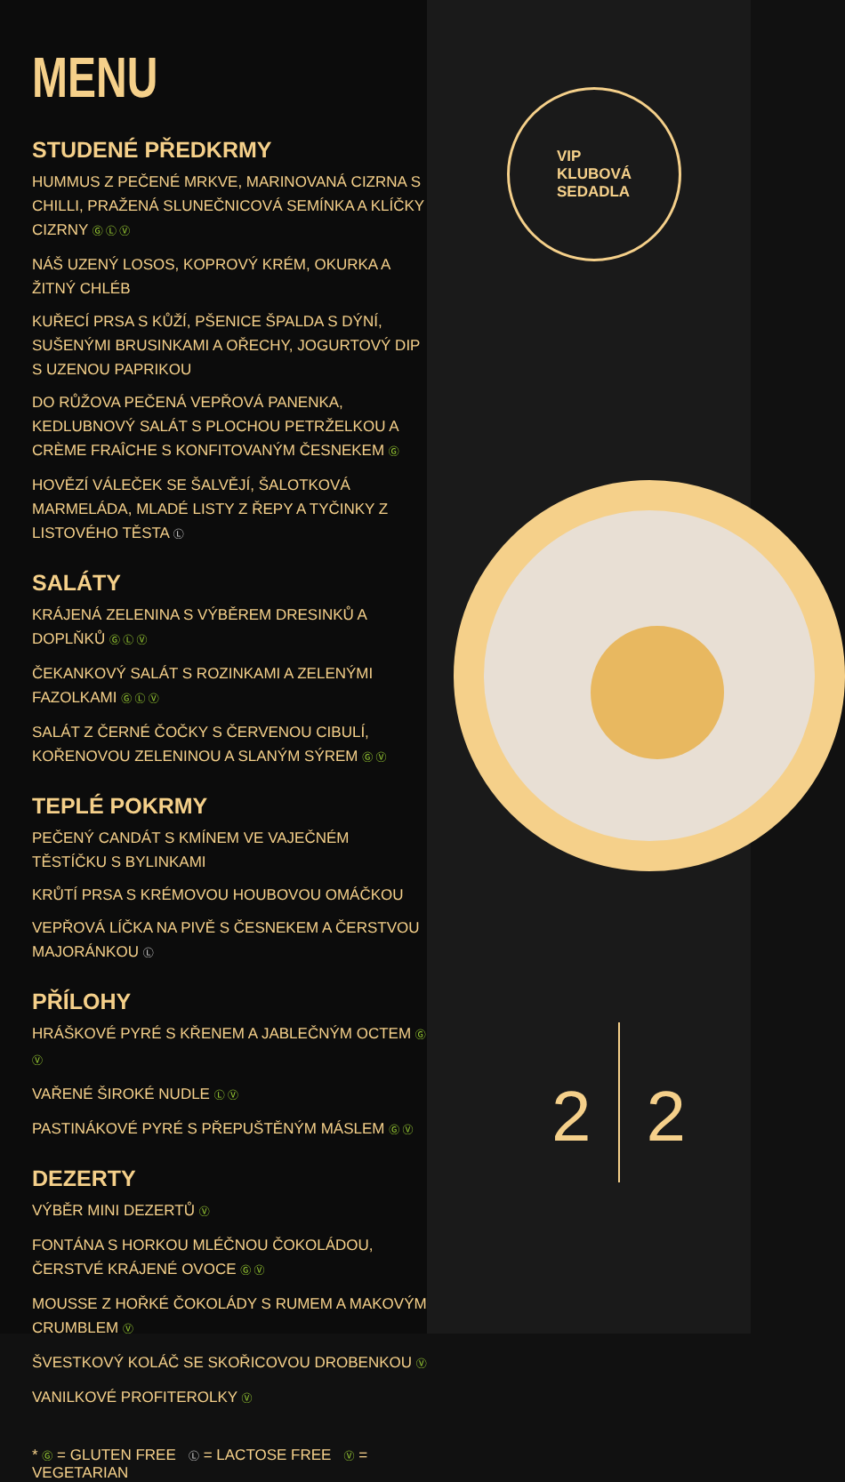MENU
STUDENÉ PŘEDKRMY
HUMMUS Z PEČENÉ MRKVE, MARINOVANÁ CIZRNA S CHILLI, PRAŽENÁ SLUNEČNICOVÁ SEMÍNKA A KLÍČKY CIZRNY Ⓖ Ⓛ Ⓥ
NÁŠ UZENÝ LOSOS, KOPROVÝ KRÉM, OKURKA A ŽITNÝ CHLÉB
KUŘECÍ PRSA S KŮŽÍ, PŠENICE ŠPALDA S DÝNÍ, SUŠENÝMI BRUSINKAMI A OŘECHY, JOGURTOVÝ DIP S UZENOU PAPRIKOU
DO RŮŽOVA PEČENÁ VEPŘOVÁ PANENKA, KEDLUBNOVÝ SALÁT S PLOCHOU PETRŽELKOU A CRÈME FRAÎCHE S KONFITOVANÝM ČESNEKEM Ⓖ
HOVĚZÍ VÁLEČEK SE ŠALVĚJÍ, ŠALOTKOVÁ MARMELÁDA, MLADÉ LISTY Z ŘEPY A TYČINKY Z LISTOVÉHO TĚSTA Ⓛ
SALÁTY
KRÁJENÁ ZELENINA S VÝBĚREM DRESINKŮ A DOPLŇKŮ Ⓖ Ⓛ Ⓥ
ČEKANKOVÝ SALÁT S ROZINKAMI A ZELENÝMI FAZOLKAMI Ⓖ Ⓛ Ⓥ
SALÁT Z ČERNÉ ČOČKY S ČERVENOU CIBULÍ, KOŘENOVOU ZELENINOU A SLANÝM SÝREM Ⓖ Ⓥ
TEPLÉ POKRMY
PEČENÝ CANDÁT S KMÍNEM VE VAJEČNÉM TĚSTÍČKU S BYLINKAMI
KRŮTÍ PRSA S KRÉMOVOU HOUBOVOU OMÁČKOU
VEPŘOVÁ LÍČKA NA PIVĚ S ČESNEKEM A ČERSTVOU MAJORÁNKOU Ⓛ
PŘÍLOHY
HRÁŠKOVÉ PYRÉ S KŘENEM A JABLEČNÝM OCTEM Ⓖ Ⓥ
VAŘENÉ ŠIROKÉ NUDLE Ⓛ Ⓥ
PASTINÁKOVÉ PYRÉ S PŘEPUŠTĚNÝM MÁSLEM Ⓖ Ⓥ
DEZERTY
VÝBĚR MINI DEZERTŮ Ⓥ
FONTÁNA S HORKOU MLÉČNOU ČOKOLÁDOU, ČERSTVÉ KRÁJENÉ OVOCE Ⓖ Ⓥ
MOUSSE Z HOŘKÉ ČOKOLÁDY S RUMEM A MAKOVÝM CRUMBLEM Ⓥ
ŠVESTKOVÝ KOLÁČ SE SKOŘICOVOU DROBENKOU Ⓥ
VANILKOVÉ PROFITEROLKY Ⓥ
* Ⓖ = GLUTEN FREE Ⓛ = LACTOSE FREE Ⓥ = VEGETARIAN
VIP
KLUBOVÁ
SEDADLA
2 2